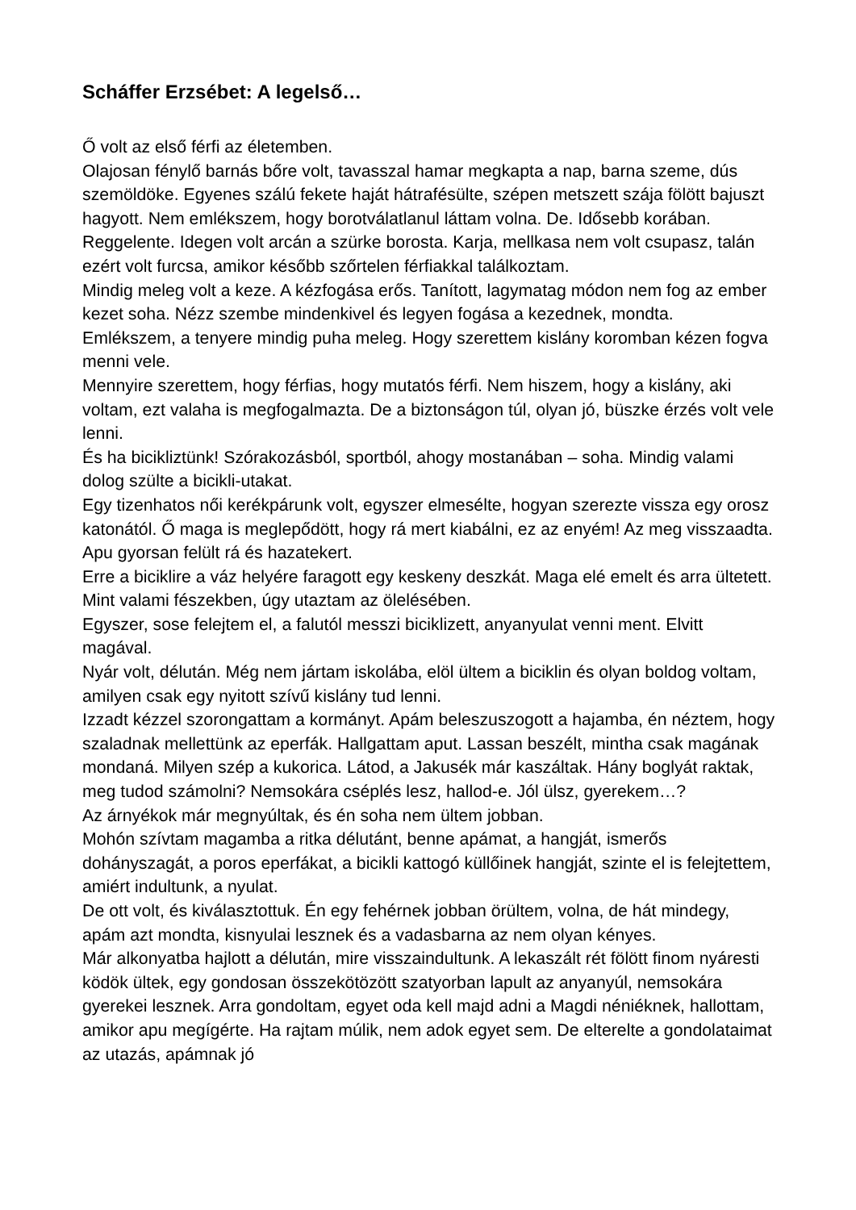Scháffer Erzsébet: A legelső…
Ő volt az első férfi az életemben.
Olajosan fénylő barnás bőre volt, tavasszal hamar megkapta a nap, barna szeme, dús szemöldöke. Egyenes szálú fekete haját hátrafésülte, szépen metszett szája fölött bajuszt hagyott. Nem emlékszem, hogy borotválatlanul láttam volna. De. Idősebb korában. Reggelente. Idegen volt arcán a szürke borosta. Karja, mellkasa nem volt csupasz, talán ezért volt furcsa, amikor később szőrtelen férfiakkal találkoztam.
Mindig meleg volt a keze. A kézfogása erős. Tanított, lagymatag módon nem fog az ember kezet soha. Nézz szembe mindenkivel és legyen fogása a kezednek, mondta.
Emlékszem, a tenyere mindig puha meleg. Hogy szerettem kislány koromban kézen fogva menni vele.
Mennyire szerettem, hogy férfias, hogy mutatós férfi. Nem hiszem, hogy a kislány, aki voltam, ezt valaha is megfogalmazta. De a biztonságon túl, olyan jó, büszke érzés volt vele lenni.
És ha bicikliztünk! Szórakozásból, sportból, ahogy mostanában – soha. Mindig valami dolog szülte a bicikli-utakat.
Egy tizenhatos női kerékpárunk volt, egyszer elmesélte, hogyan szerezte vissza egy orosz katonától. Ő maga is meglepődött, hogy rá mert kiabálni, ez az enyém! Az meg visszaadta. Apu gyorsan felült rá és hazatekert.
Erre a biciklire a váz helyére faragott egy keskeny deszkát. Maga elé emelt és arra ültetett. Mint valami fészekben, úgy utaztam az ölelésében.
Egyszer, sose felejtem el, a falutól messzi biciklizett, anyanyulat venni ment. Elvitt magával.
Nyár volt, délután. Még nem jártam iskolába, elöl ültem a biciklin és olyan boldog voltam, amilyen csak egy nyitott szívű kislány tud lenni.
Izzadt kézzel szorongattam a kormányt. Apám beleszuszogott a hajamba, én néztem, hogy szaladnak mellettünk az eperfák. Hallgattam aput. Lassan beszélt, mintha csak magának mondaná. Milyen szép a kukorica. Látod, a Jakusék már kaszáltak. Hány boglyát raktak, meg tudod számolni? Nemsokára cséplés lesz, hallod-e. Jól ülsz, gyerekem…?
Az árnyékok már megnyúltak, és én soha nem ültem jobban.
Mohón szívtam magamba a ritka délutánt, benne apámat, a hangját, ismerős dohányszagát, a poros eperfákat, a bicikli kattogó küllőinek hangját, szinte el is felejtettem, amiért indultunk, a nyulat.
De ott volt, és kiválasztottuk. Én egy fehérnek jobban örültem, volna, de hát mindegy, apám azt mondta, kisnyulai lesznek és a vadasbarna az nem olyan kényes.
Már alkonyatba hajlott a délután, mire visszaindultunk. A lekaszált rét fölött finom nyáresti ködök ültek, egy gondosan összekötözött szatyorban lapult az anyanyúl, nemsokára gyerekei lesznek. Arra gondoltam, egyet oda kell majd adni a Magdi néniéknek, hallottam, amikor apu megígérte. Ha rajtam múlik, nem adok egyet sem. De elterelte a gondolataimat az utazás, apámnak jó